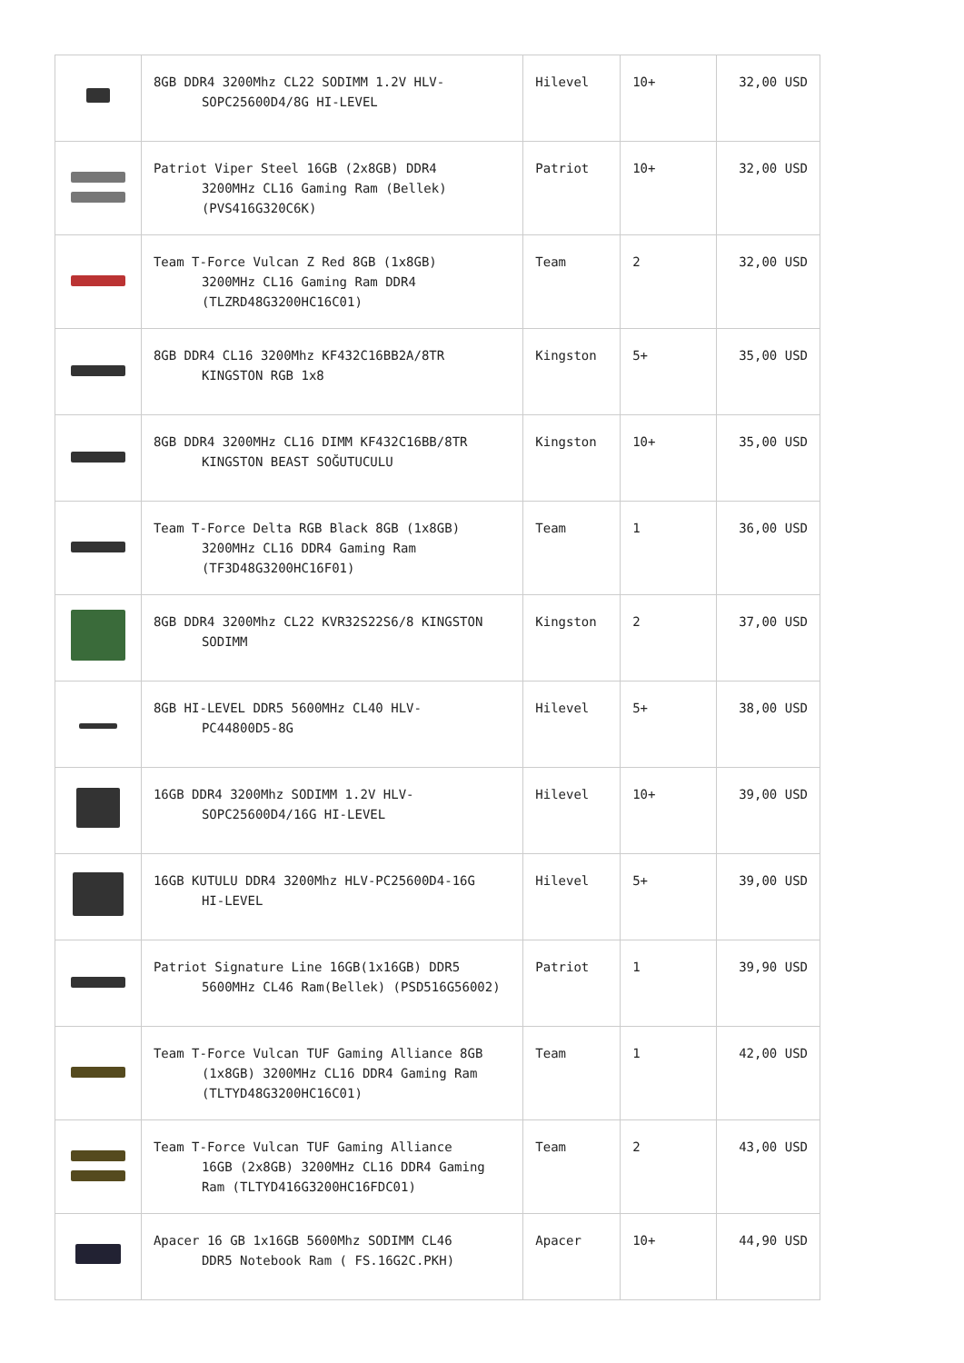| | 8GB DDR4 3200Mhz CL22 SODIMM 1.2V HLV- SOPC25600D4/8G HI-LEVEL | Hilevel | 10+ | 32,00 USD |
| | Patriot Viper Steel 16GB (2x8GB) DDR4 3200MHz CL16 Gaming Ram (Bellek) (PVS416G320C6K) | Patriot | 10+ | 32,00 USD |
| | Team T-Force Vulcan Z Red 8GB (1x8GB) 3200MHz CL16 Gaming Ram DDR4 (TLZRD48G3200HC16C01) | Team | 2 | 32,00 USD |
| | 8GB DDR4 CL16 3200Mhz KF432C16BB2A/8TR KINGSTON RGB 1x8 | Kingston | 5+ | 35,00 USD |
| | 8GB DDR4 3200MHz CL16 DIMM KF432C16BB/8TR KINGSTON BEAST SOĞUTUCULU | Kingston | 10+ | 35,00 USD |
| | Team T-Force Delta RGB Black 8GB (1x8GB) 3200MHz CL16 DDR4 Gaming Ram (TF3D48G3200HC16F01) | Team | 1 | 36,00 USD |
| | 8GB DDR4 3200Mhz CL22 KVR32S22S6/8 KINGSTON SODIMM | Kingston | 2 | 37,00 USD |
| | 8GB HI-LEVEL DDR5 5600MHz CL40 HLV- PC44800D5-8G | Hilevel | 5+ | 38,00 USD |
| | 16GB DDR4 3200Mhz SODIMM 1.2V HLV- SOPC25600D4/16G HI-LEVEL | Hilevel | 10+ | 39,00 USD |
| | 16GB KUTULU DDR4 3200Mhz HLV-PC25600D4-16G HI-LEVEL | Hilevel | 5+ | 39,00 USD |
| | Patriot Signature Line 16GB(1x16GB) DDR5 5600MHz CL46 Ram(Bellek) (PSD516G56002) | Patriot | 1 | 39,90 USD |
| | Team T-Force Vulcan TUF Gaming Alliance 8GB (1x8GB) 3200MHz CL16 DDR4 Gaming Ram (TLTYD48G3200HC16C01) | Team | 1 | 42,00 USD |
| | Team T-Force Vulcan TUF Gaming Alliance 16GB (2x8GB) 3200MHz CL16 DDR4 Gaming Ram (TLTYD416G3200HC16FDC01) | Team | 2 | 43,00 USD |
| | Apacer 16 GB 1x16GB 5600Mhz SODIMM CL46 DDR5 Notebook Ram ( FS.16G2C.PKH) | Apacer | 10+ | 44,90 USD |